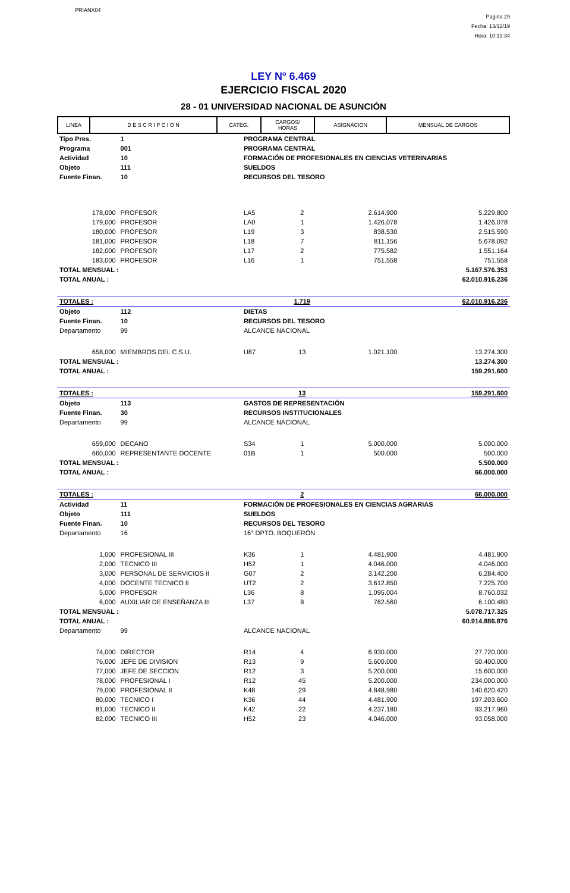PRIANX04
Pagina 29
Fecha: 13/12/19
Hora: 10:13:34
LEY Nº 6.469
EJERCICIO FISCAL 2020
28 - 01 UNIVERSIDAD NACIONAL DE ASUNCIÓN
| LINEA | D E S C R I P C I O N | CATEG. | CARGOS/ HORAS | ASIGNACION | MENSUAL DE CARGOS |
| --- | --- | --- | --- | --- | --- |
| Tipo Pres. | 1 | PROGRAMA CENTRAL | | | | |
| Programa | 001 | PROGRAMA CENTRAL | | | | |
| Actividad | 10 | FORMACIÓN DE PROFESIONALES EN CIENCIAS VETERINARIAS | | | | |
| Objeto | 111 | SUELDOS | | | | |
| Fuente Finan. | 10 | RECURSOS DEL TESORO | | | | |
| 178,000 | PROFESOR | | LA5 | 2 | 2.614.900 | 5.229.800 |
| 179,000 | PROFESOR | | LA0 | 1 | 1.426.078 | 1.426.078 |
| 180,000 | PROFESOR | | L19 | 3 | 838.530 | 2.515.590 |
| 181,000 | PROFESOR | | L18 | 7 | 811.156 | 5.678.092 |
| 182,000 | PROFESOR | | L17 | 2 | 775.582 | 1.551.164 |
| 183,000 | PROFESOR | | L16 | 1 | 751.558 | 751.558 |
| TOTAL MENSUAL : | | | | | | 5.167.576.353 |
| TOTAL ANUAL : | | | | | | 62.010.916.236 |
| TOTALES : | | | | 1.719 | | 62.010.916.236 |
| Objeto | 112 | DIETAS | | | | |
| Fuente Finan. | 10 | RECURSOS DEL TESORO | | | | |
| Departamento | 99 | ALCANCE NACIONAL | | | | |
| 658,000 | MIEMBROS DEL C.S.U. | | U87 | 13 | 1.021.100 | 13.274.300 |
| TOTAL MENSUAL : | | | | | | 13.274.300 |
| TOTAL ANUAL : | | | | | | 159.291.600 |
| TOTALES : | | | | 13 | | 159.291.600 |
| Objeto | 113 | GASTOS DE REPRESENTACIÓN | | | | |
| Fuente Finan. | 30 | RECURSOS INSTITUCIONALES | | | | |
| Departamento | 99 | ALCANCE NACIONAL | | | | |
| 659,000 | DECANO | | S34 | 1 | 5.000.000 | 5.000.000 |
| 660,000 | REPRESENTANTE DOCENTE | | 01B | 1 | 500.000 | 500.000 |
| TOTAL MENSUAL : | | | | | | 5.500.000 |
| TOTAL ANUAL : | | | | | | 66.000.000 |
| TOTALES : | | | | 2 | | 66.000.000 |
| Actividad | 11 | FORMACIÓN DE PROFESIONALES EN CIENCIAS AGRARIAS | | | | |
| Objeto | 111 | SUELDOS | | | | |
| Fuente Finan. | 10 | RECURSOS DEL TESORO | | | | |
| Departamento | 16 | 16° DPTO. BOQUERÓN | | | | |
| 1,000 | PROFESIONAL III | | K36 | 1 | 4.481.900 | 4.481.900 |
| 2,000 | TECNICO III | | H52 | 1 | 4.046.000 | 4.046.000 |
| 3,000 | PERSONAL DE SERVICIOS II | | G07 | 2 | 3.142.200 | 6.284.400 |
| 4,000 | DOCENTE TECNICO II | | UT2 | 2 | 3.612.850 | 7.225.700 |
| 5,000 | PROFESOR | | L36 | 8 | 1.095.004 | 8.760.032 |
| 6,000 | AUXILIAR DE ENSEÑANZA III | | L37 | 8 | 762.560 | 6.100.480 |
| TOTAL MENSUAL : | | | | | | 5.078.717.325 |
| TOTAL ANUAL : | | | | | | 60.914.886.876 |
| Departamento | 99 | ALCANCE NACIONAL | | | | |
| 74,000 | DIRECTOR | | R14 | 4 | 6.930.000 | 27.720.000 |
| 76,000 | JEFE DE DIVISION | | R13 | 9 | 5.600.000 | 50.400.000 |
| 77,000 | JEFE DE SECCION | | R12 | 3 | 5.200.000 | 15.600.000 |
| 78,000 | PROFESIONAL I | | R12 | 45 | 5.200.000 | 234.000.000 |
| 79,000 | PROFESIONAL II | | K48 | 29 | 4.848.980 | 140.620.420 |
| 80,000 | TECNICO I | | K36 | 44 | 4.481.900 | 197.203.600 |
| 81,000 | TECNICO II | | K42 | 22 | 4.237.180 | 93.217.960 |
| 82,000 | TECNICO III | | H52 | 23 | 4.046.000 | 93.058.000 |